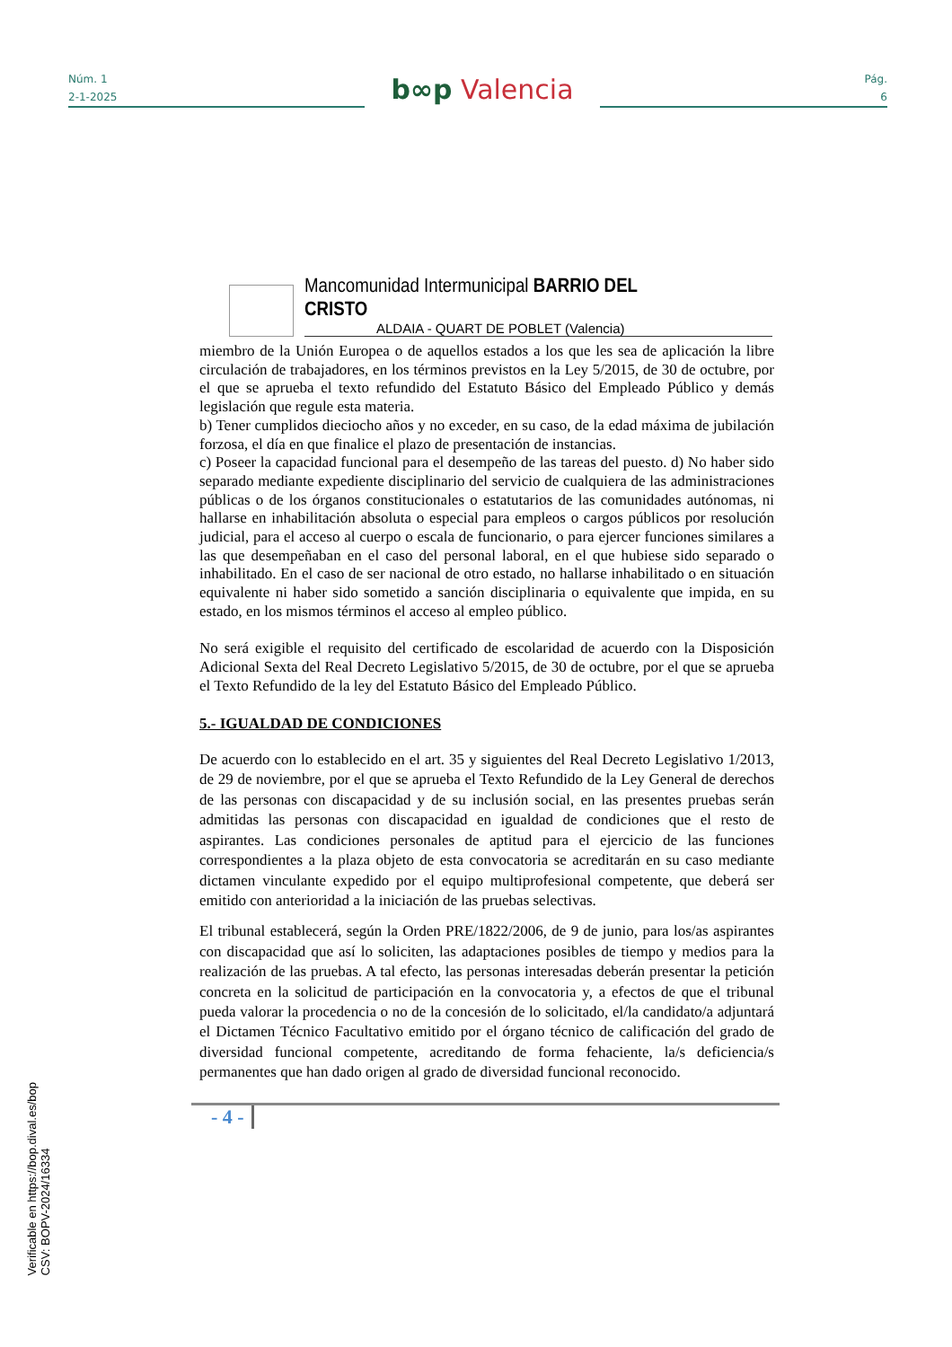Núm. 1
2-1-2025
b∞p Valencia
Pág.
6
Mancomunidad Intermunicipal BARRIO DEL CRISTO
ALDAIA - QUART DE POBLET (Valencia)
miembro de la Unión Europea o de aquellos estados a los que les sea de aplicación la libre circulación de trabajadores, en los términos previstos en la Ley 5/2015, de 30 de octubre, por el que se aprueba el texto refundido del Estatuto Básico del Empleado Público y demás legislación que regule esta materia.
b) Tener cumplidos dieciocho años y no exceder, en su caso, de la edad máxima de jubilación forzosa, el día en que finalice el plazo de presentación de instancias.
c) Poseer la capacidad funcional para el desempeño de las tareas del puesto. d) No haber sido separado mediante expediente disciplinario del servicio de cualquiera de las administraciones públicas o de los órganos constitucionales o estatutarios de las comunidades autónomas, ni hallarse en inhabilitación absoluta o especial para empleos o cargos públicos por resolución judicial, para el acceso al cuerpo o escala de funcionario, o para ejercer funciones similares a las que desempeñaban en el caso del personal laboral, en el que hubiese sido separado o inhabilitado. En el caso de ser nacional de otro estado, no hallarse inhabilitado o en situación equivalente ni haber sido sometido a sanción disciplinaria o equivalente que impida, en su estado, en los mismos términos el acceso al empleo público.
No será exigible el requisito del certificado de escolaridad de acuerdo con la Disposición Adicional Sexta del Real Decreto Legislativo 5/2015, de 30 de octubre, por el que se aprueba el Texto Refundido de la ley del Estatuto Básico del Empleado Público.
5.- IGUALDAD DE CONDICIONES
De acuerdo con lo establecido en el art. 35 y siguientes del Real Decreto Legislativo 1/2013, de 29 de noviembre, por el que se aprueba el Texto Refundido de la Ley General de derechos de las personas con discapacidad y de su inclusión social, en las presentes pruebas serán admitidas las personas con discapacidad en igualdad de condiciones que el resto de aspirantes. Las condiciones personales de aptitud para el ejercicio de las funciones correspondientes a la plaza objeto de esta convocatoria se acreditarán en su caso mediante dictamen vinculante expedido por el equipo multiprofesional competente, que deberá ser emitido con anterioridad a la iniciación de las pruebas selectivas.
El tribunal establecerá, según la Orden PRE/1822/2006, de 9 de junio, para los/as aspirantes con discapacidad que así lo soliciten, las adaptaciones posibles de tiempo y medios para la realización de las pruebas. A tal efecto, las personas interesadas deberán presentar la petición concreta en la solicitud de participación en la convocatoria y, a efectos de que el tribunal pueda valorar la procedencia o no de la concesión de lo solicitado, el/la candidato/a adjuntará el Dictamen Técnico Facultativo emitido por el órgano técnico de calificación del grado de diversidad funcional competente, acreditando de forma fehaciente, la/s deficiencia/s permanentes que han dado origen al grado de diversidad funcional reconocido.
- 4 -
Verificable en https://bop.dival.es/bop
CSV: BOPV-2024/16334